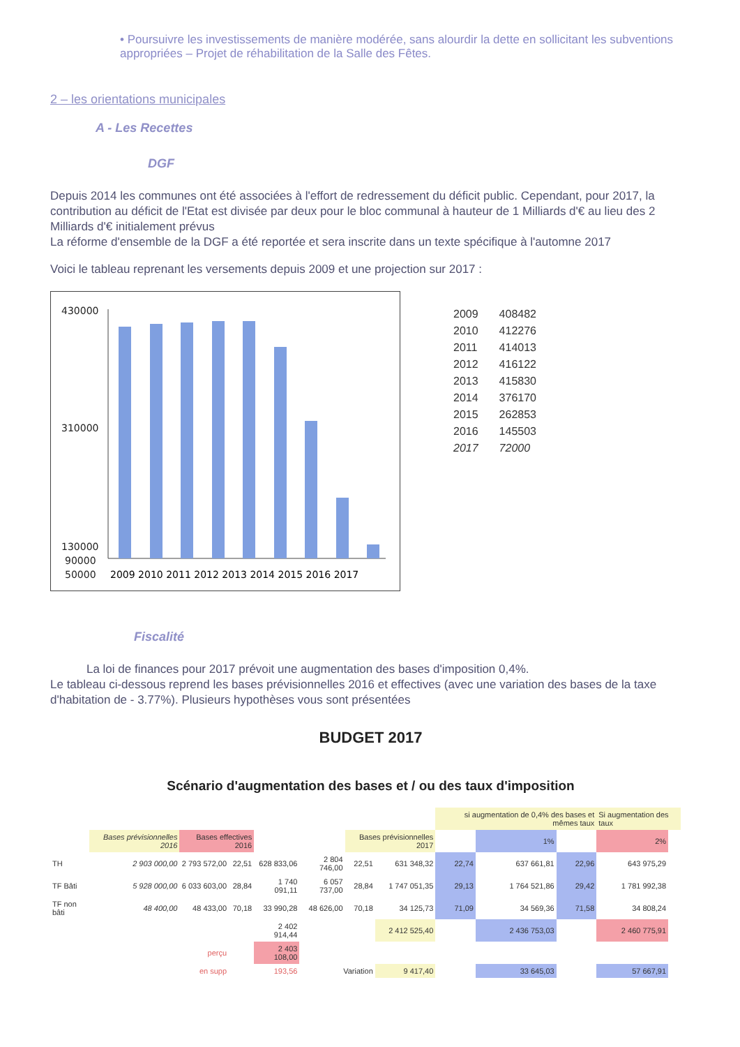• Poursuivre les investissements de manière modérée, sans alourdir la dette en sollicitant les subventions appropriées – Projet de réhabilitation de la Salle des Fêtes.
2 – les orientations municipales
A - Les Recettes
DGF
Depuis 2014 les communes ont été associées à l'effort de redressement du déficit public. Cependant, pour 2017, la contribution au déficit de l'Etat est divisée par deux pour le bloc communal à hauteur de 1 Milliards d'€ au lieu des 2 Milliards d'€ initialement prévus
La réforme d'ensemble de la DGF a été reportée et sera inscrite dans un texte spécifique à l'automne 2017
Voici le tableau reprenant les versements depuis 2009 et une projection sur 2017 :
430000
310000
130000
90000
50000
2009 2010 2011 2012 2013 2014 2015 2016 2017
| 2009 | 408482 |
| 2010 | 412276 |
| 2011 | 414013 |
| 2012 | 416122 |
| 2013 | 415830 |
| 2014 | 376170 |
| 2015 | 262853 |
| 2016 | 145503 |
| 2017 | 72000 |
Fiscalité
La loi de finances pour 2017 prévoit une augmentation des bases d'imposition 0,4%.
Le tableau ci-dessous reprend les bases prévisionnelles 2016 et effectives (avec une variation des bases de la taxe d'habitation de - 3.77%). Plusieurs hypothèses vous sont présentées
BUDGET 2017
Scénario d'augmentation des bases et / ou des taux d'imposition
| | | | | | | | | si augmentation de 0,4% des bases et mêmes taux | | | Si augmentation des taux | | | |
| | Bases prévisionnelles 2016 | Bases effectives 2016 | | | | Bases prévisionnelles 2017 | | | 1% | | 2% | | | |
| TH | 2 903 000,00 | 2 793 572,00 | 22,51 | 628 833,06 | 2 804 746,00 | 22,51 | 631 348,32 | 22,74 | 637 661,81 | 22,96 | 643 975,29 | | | |
| TF Bâti | 5 928 000,00 | 6 033 603,00 | 28,84 | 1 740 091,11 | 6 057 737,00 | 28,84 | 1 747 051,35 | 29,13 | 1 764 521,86 | 29,42 | 1 781 992,38 | | | |
| TF non bâti | 48 400,00 | 48 433,00 | 70,18 | 33 990,28 | 48 626,00 | 70,18 | 34 125,73 | 71,09 | 34 569,36 | 71,58 | 34 808,24 | | | |
| | | | | 2 402 914,44 | | | 2 412 525,40 | | 2 436 753,03 | | 2 460 775,91 | | | |
| perçu | | | | 2 403 108,00 | | | | | | | | | | |
| en supp | | | | 193,56 | Variation | | 9 417,40 | | 33 645,03 | | 57 667,91 | | | |